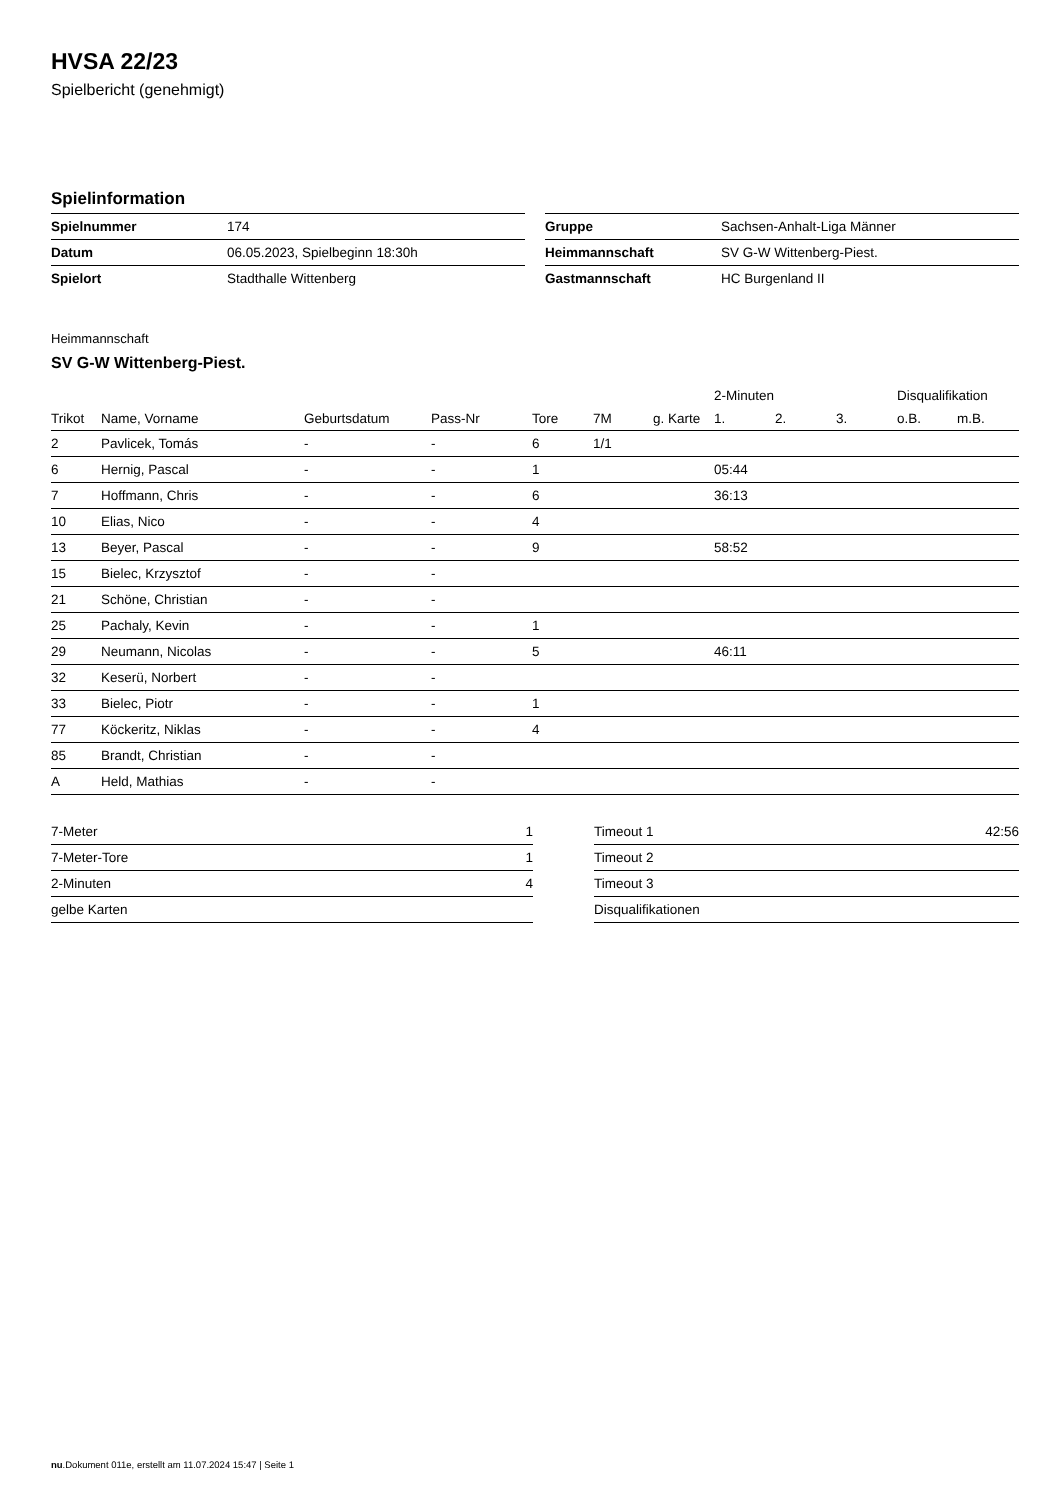HVSA 22/23
Spielbericht (genehmigt)
Spielinformation
| Spielnummer | 174 |
| Datum | 06.05.2023, Spielbeginn 18:30h |
| Spielort | Stadthalle Wittenberg |
| Gruppe | Sachsen-Anhalt-Liga Männer |
| Heimmannschaft | SV G-W Wittenberg-Piest. |
| Gastmannschaft | HC Burgenland II |
Heimmannschaft
SV G-W Wittenberg-Piest.
| | | | | | | | 2-Minuten | | | Disqualifikation | |
| --- | --- | --- | --- | --- | --- | --- | --- | --- | --- | --- | --- |
| Trikot | Name, Vorname | Geburtsdatum | Pass-Nr | Tore | 7M | g. Karte | 1. | 2. | 3. | o.B. | m.B. |
| 2 | Pavlicek, Tomás | - | - | 6 | 1/1 | | | | | | |
| 6 | Hernig, Pascal | - | - | 1 | | | 05:44 | | | | |
| 7 | Hoffmann, Chris | - | - | 6 | | | 36:13 | | | | |
| 10 | Elias, Nico | - | - | 4 | | | | | | | |
| 13 | Beyer, Pascal | - | - | 9 | | | 58:52 | | | | |
| 15 | Bielec, Krzysztof | - | - | | | | | | | | |
| 21 | Schöne, Christian | - | - | | | | | | | | |
| 25 | Pachaly, Kevin | - | - | 1 | | | | | | | |
| 29 | Neumann, Nicolas | - | - | 5 | | | 46:11 | | | | |
| 32 | Keserü, Norbert | - | - | | | | | | | | |
| 33 | Bielec, Piotr | - | - | 1 | | | | | | | |
| 77 | Köckeritz, Niklas | - | - | 4 | | | | | | | |
| 85 | Brandt, Christian | - | - | | | | | | | | |
| A | Held, Mathias | - | - | | | | | | | | |
| 7-Meter | 1 |
| 7-Meter-Tore | 1 |
| 2-Minuten | 4 |
| gelbe Karten | |
| Timeout 1 | 42:56 |
| Timeout 2 | |
| Timeout 3 | |
| Disqualifikationen | |
nu.Dokument 011e, erstellt am 11.07.2024 15:47 | Seite 1